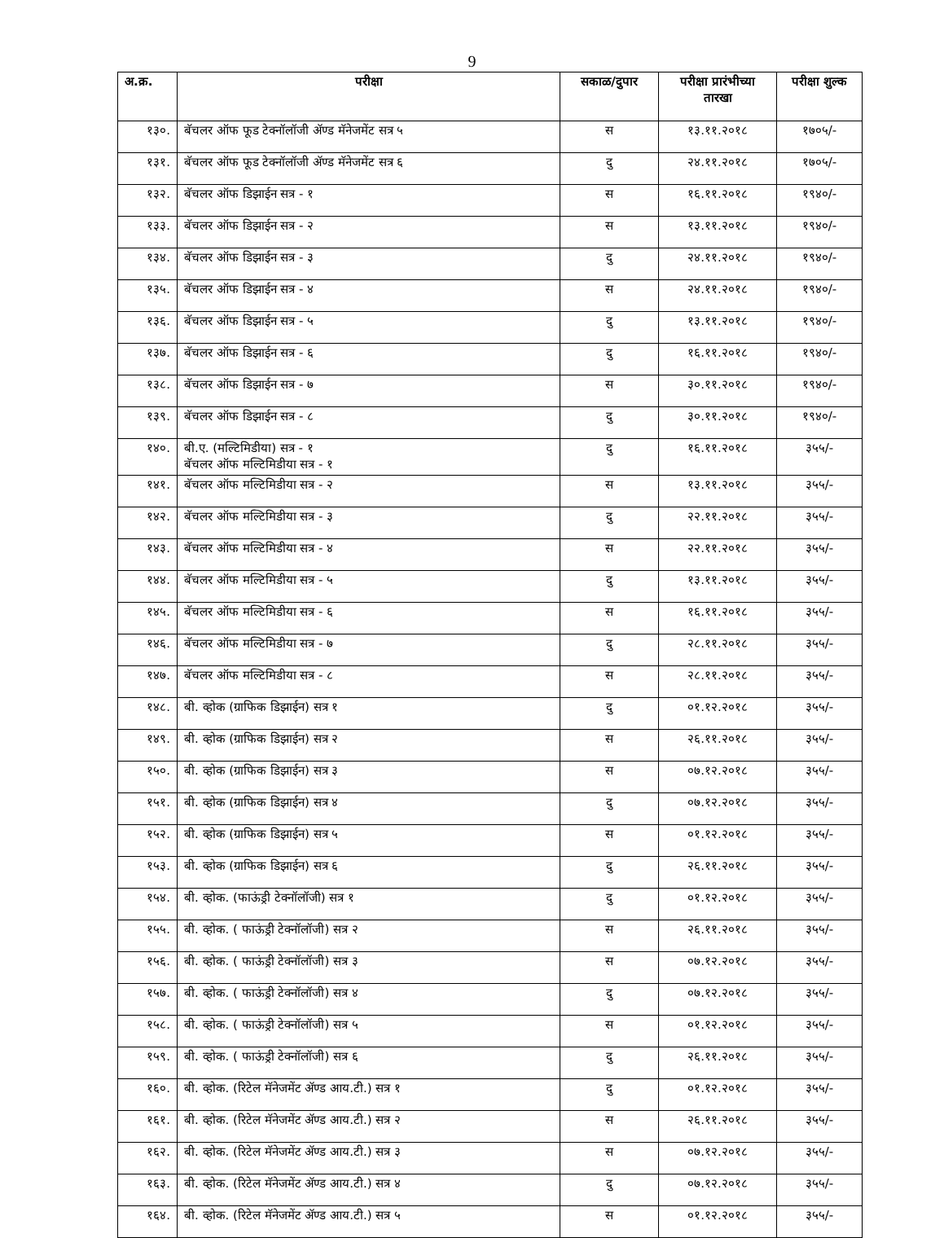9
| अ.क्र. | परीक्षा | सकाळ/दुपार | परीक्षा प्रारंभीच्या तारखा | परीक्षा शुल्क |
| --- | --- | --- | --- | --- |
| १३०. | बॅचलर ऑफ फूड टेक्नॉलॉजी ॲण्ड मॅनेजमेंट सत्र ५ | स | १३.११.२०१८ | १७०५/- |
| १३१. | बॅचलर ऑफ फूड टेक्नॉलॉजी ॲण्ड मॅनेजमेंट सत्र ६ | दु | २४.११.२०१८ | १७०५/- |
| १३२. | बॅचलर ऑफ डिझाईन सत्र - १ | स | १६.११.२०१८ | १९४०/- |
| १३३. | बॅचलर ऑफ डिझाईन सत्र - २ | स | १३.११.२०१८ | १९४०/- |
| १३४. | बॅचलर ऑफ डिझाईन सत्र - ३ | दु | २४.११.२०१८ | १९४०/- |
| १३५. | बॅचलर ऑफ डिझाईन सत्र - ४ | स | २४.११.२०१८ | १९४०/- |
| १३६. | बॅचलर ऑफ डिझाईन सत्र - ५ | दु | १३.११.२०१८ | १९४०/- |
| १३७. | बॅचलर ऑफ डिझाईन सत्र - ६ | दु | १६.११.२०१८ | १९४०/- |
| १३८. | बॅचलर ऑफ डिझाईन सत्र - ७ | स | ३०.११.२०१८ | १९४०/- |
| १३९. | बॅचलर ऑफ डिझाईन सत्र - ८ | दु | ३०.११.२०१८ | १९४०/- |
| १४०. | बी.ए. (मल्टिमिडीया) सत्र - १ बॅचलर ऑफ मल्टिमिडीया सत्र - १ | दु | १६.११.२०१८ | ३५५/- |
| १४१. | बॅचलर ऑफ मल्टिमिडीया सत्र - २ | स | १३.११.२०१८ | ३५५/- |
| १४२. | बॅचलर ऑफ मल्टिमिडीया सत्र - ३ | दु | २२.११.२०१८ | ३५५/- |
| १४३. | बॅचलर ऑफ मल्टिमिडीया सत्र - ४ | स | २२.११.२०१८ | ३५५/- |
| १४४. | बॅचलर ऑफ मल्टिमिडीया सत्र - ५ | दु | १३.११.२०१८ | ३५५/- |
| १४५. | बॅचलर ऑफ मल्टिमिडीया सत्र - ६ | स | १६.११.२०१८ | ३५५/- |
| १४६. | बॅचलर ऑफ मल्टिमिडीया सत्र - ७ | दु | २८.११.२०१८ | ३५५/- |
| १४७. | बॅचलर ऑफ मल्टिमिडीया सत्र - ८ | स | २८.११.२०१८ | ३५५/- |
| १४८. | बी. व्होक (ग्राफिक डिझाईन) सत्र १ | दु | ०१.१२.२०१८ | ३५५/- |
| १४९. | बी. व्होक (ग्राफिक डिझाईन) सत्र २ | स | २६.११.२०१८ | ३५५/- |
| १५०. | बी. व्होक (ग्राफिक डिझाईन) सत्र ३ | स | ०७.१२.२०१८ | ३५५/- |
| १५१. | बी. व्होक (ग्राफिक डिझाईन) सत्र ४ | दु | ०७.१२.२०१८ | ३५५/- |
| १५२. | बी. व्होक (ग्राफिक डिझाईन) सत्र ५ | स | ०१.१२.२०१८ | ३५५/- |
| १५३. | बी. व्होक (ग्राफिक डिझाईन) सत्र ६ | दु | २६.११.२०१८ | ३५५/- |
| १५४. | बी. व्होक. (फाऊंड्री टेक्नॉलॉजी) सत्र १ | दु | ०१.१२.२०१८ | ३५५/- |
| १५५. | बी. व्होक. ( फाऊंड्री टेक्नॉलॉजी) सत्र २ | स | २६.११.२०१८ | ३५५/- |
| १५६. | बी. व्होक. ( फाऊंड्री टेक्नॉलॉजी) सत्र ३ | स | ०७.१२.२०१८ | ३५५/- |
| १५७. | बी. व्होक. ( फाऊंड्री टेक्नॉलॉजी) सत्र ४ | दु | ०७.१२.२०१८ | ३५५/- |
| १५८. | बी. व्होक. ( फाऊंड्री टेक्नॉलॉजी) सत्र ५ | स | ०१.१२.२०१८ | ३५५/- |
| १५९. | बी. व्होक. ( फाऊंड्री टेक्नॉलॉजी) सत्र ६ | दु | २६.११.२०१८ | ३५५/- |
| १६०. | बी. व्होक. (रिटेल मॅनेजमेंट ॲण्ड आय.टी.) सत्र १ | दु | ०१.१२.२०१८ | ३५५/- |
| १६१. | बी. व्होक. (रिटेल मॅनेजमेंट ॲण्ड आय.टी.) सत्र २ | स | २६.११.२०१८ | ३५५/- |
| १६२. | बी. व्होक. (रिटेल मॅनेजमेंट ॲण्ड आय.टी.) सत्र ३ | स | ०७.१२.२०१८ | ३५५/- |
| १६३. | बी. व्होक. (रिटेल मॅनेजमेंट ॲण्ड आय.टी.) सत्र ४ | दु | ०७.१२.२०१८ | ३५५/- |
| १६४. | बी. व्होक. (रिटेल मॅनेजमेंट ॲण्ड आय.टी.) सत्र ५ | स | ०१.१२.२०१८ | ३५५/- |